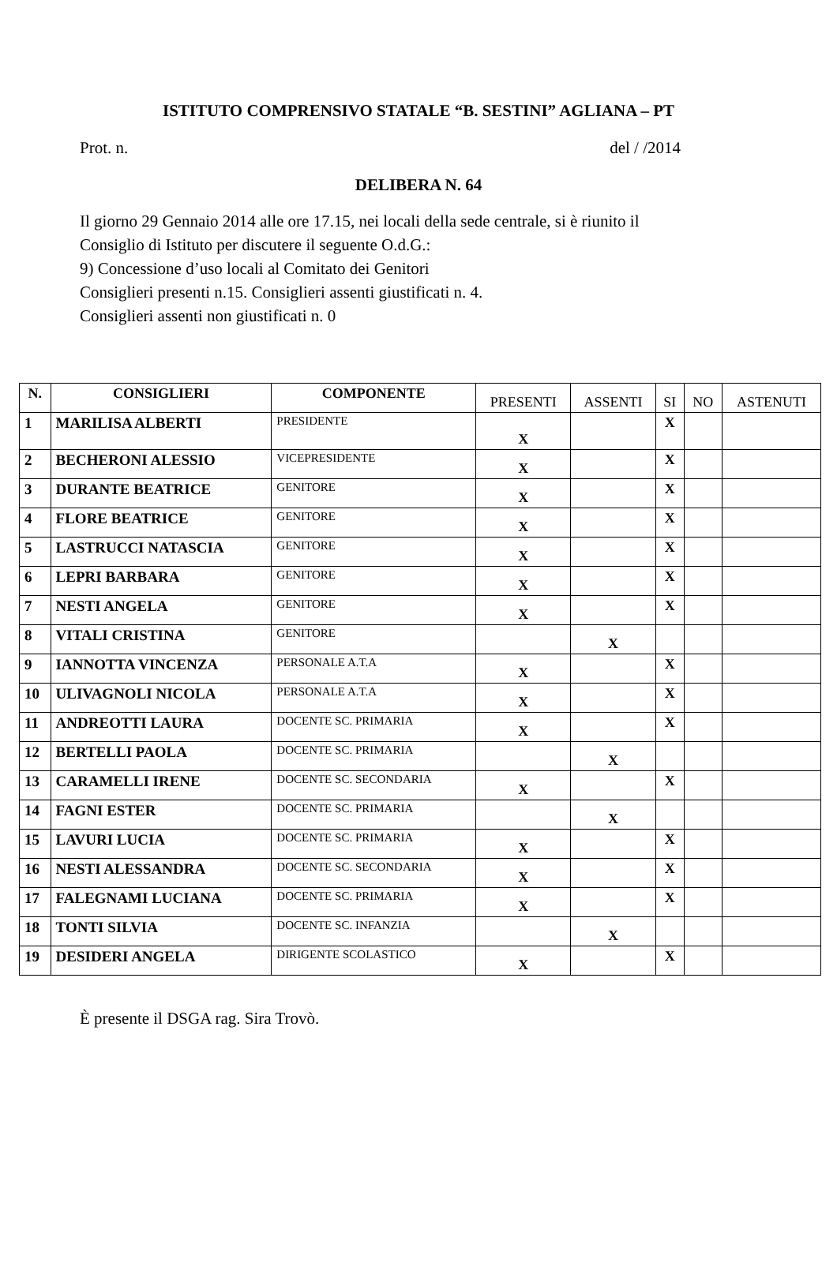ISTITUTO COMPRENSIVO STATALE “B. SESTINI” AGLIANA – PT
Prot. n. del / /2014
DELIBERA N. 64
Il giorno 29 Gennaio 2014 alle ore 17.15, nei locali della sede centrale, si è riunito il
Consiglio di Istituto per discutere il seguente O.d.G.:
9) Concessione d’uso locali al Comitato dei Genitori
Consiglieri presenti n.15. Consiglieri assenti giustificati n. 4.
Consiglieri assenti non giustificati n. 0
| N. | CONSIGLIERI | COMPONENTE | PRESENTI | ASSENTI | SI | NO | ASTENUTI |
| --- | --- | --- | --- | --- | --- | --- | --- |
| 1 | MARILISA ALBERTI | PRESIDENTE | X | | X | | |
| 2 | BECHERONI ALESSIO | VICEPRESIDENTE | X | | X | | |
| 3 | DURANTE BEATRICE | GENITORE | X | | X | | |
| 4 | FLORE BEATRICE | GENITORE | X | | X | | |
| 5 | LASTRUCCI NATASCIA | GENITORE | X | | X | | |
| 6 | LEPRI BARBARA | GENITORE | X | | X | | |
| 7 | NESTI ANGELA | GENITORE | X | | X | | |
| 8 | VITALI CRISTINA | GENITORE | | X | | | |
| 9 | IANNOTTA VINCENZA | PERSONALE A.T.A | X | | X | | |
| 10 | ULIVAGNOLI NICOLA | PERSONALE A.T.A | X | | X | | |
| 11 | ANDREOTTI LAURA | DOCENTE SC. PRIMARIA | X | | X | | |
| 12 | BERTELLI PAOLA | DOCENTE SC. PRIMARIA | | X | | | |
| 13 | CARAMELLI IRENE | DOCENTE SC. SECONDARIA | X | | X | | |
| 14 | FAGNI ESTER | DOCENTE SC. PRIMARIA | | X | | | |
| 15 | LAVURI LUCIA | DOCENTE SC. PRIMARIA | X | | X | | |
| 16 | NESTI ALESSANDRA | DOCENTE SC. SECONDARIA | X | | X | | |
| 17 | FALEGNAMI LUCIANA | DOCENTE SC. PRIMARIA | X | | X | | |
| 18 | TONTI SILVIA | DOCENTE SC. INFANZIA | | X | | | |
| 19 | DESIDERI ANGELA | DIRIGENTE SCOLASTICO | X | | X | | |
È presente il DSGA rag. Sira Trovò.